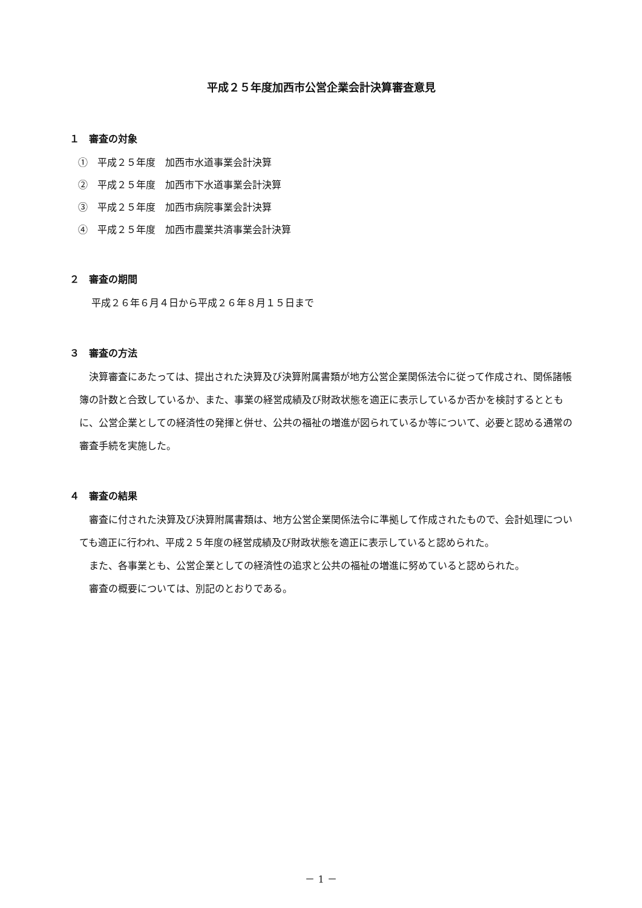平成２５年度加西市公営企業会計決算審査意見
１　審査の対象
①　平成２５年度　加西市水道事業会計決算
②　平成２５年度　加西市下水道事業会計決算
③　平成２５年度　加西市病院事業会計決算
④　平成２５年度　加西市農業共済事業会計決算
２　審査の期間
平成２６年６月４日から平成２６年８月１５日まで
３　審査の方法
決算審査にあたっては、提出された決算及び決算附属書類が地方公営企業関係法令に従って作成され、関係諸帳簿の計数と合致しているか、また、事業の経営成績及び財政状態を適正に表示しているか否かを検討するとともに、公営企業としての経済性の発揮と併せ、公共の福祉の増進が図られているか等について、必要と認める通常の審査手続を実施した。
４　審査の結果
審査に付された決算及び決算附属書類は、地方公営企業関係法令に準拠して作成されたもので、会計処理についても適正に行われ、平成２５年度の経営成績及び財政状態を適正に表示していると認められた。
また、各事業とも、公営企業としての経済性の追求と公共の福祉の増進に努めていると認められた。
審査の概要については、別記のとおりである。
－ 1 －